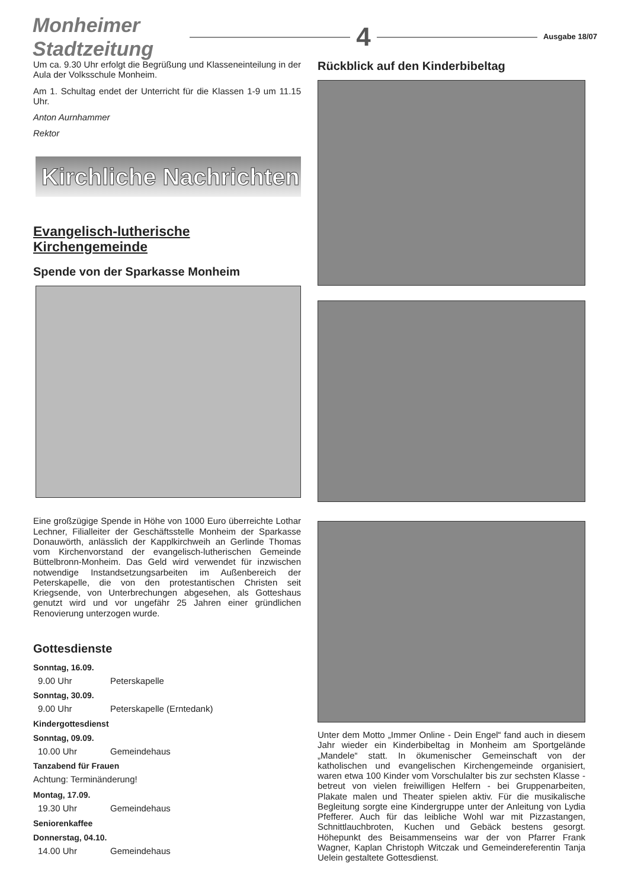Monheimer Stadtzeitung
4
Ausgabe 18/07
Um ca. 9.30 Uhr erfolgt die Begrüßung und Klasseneinteilung in der Aula der Volksschule Monheim.
Am 1. Schultag endet der Unterricht für die Klassen 1-9 um 11.15 Uhr.
Anton Aurnhammer
Rektor
Kirchliche Nachrichten
Evangelisch-lutherische Kirchengemeinde
Spende von der Sparkasse Monheim
Eine großzügige Spende in Höhe von 1000 Euro überreichte Lothar Lechner, Filialleiter der Geschäftsstelle Monheim der Sparkasse Donauwörth, anlässlich der Kapplkirchweih an Gerlinde Thomas vom Kirchenvorstand der evangelisch-lutherischen Gemeinde Büttelbronn-Monheim. Das Geld wird verwendet für inzwischen notwendige Instandsetzungsarbeiten im Außenbereich der Peterskapelle, die von den protestantischen Christen seit Kriegsende, von Unterbrechungen abgesehen, als Gotteshaus genutzt wird und vor ungefähr 25 Jahren einer gründlichen Renovierung unterzogen wurde.
Gottesdienste
Sonntag, 16.09.
9.00 Uhr Peterskapelle
Sonntag, 30.09.
9.00 Uhr Peterskapelle (Erntedank)
Kindergottesdienst
Sonntag, 09.09.
10.00 Uhr Gemeindehaus
Tanzabend für Frauen
Achtung: Terminänderung!
Montag, 17.09.
19.30 Uhr Gemeindehaus
Seniorenkaffee
Donnerstag, 04.10.
14.00 Uhr Gemeindehaus
Rückblick auf den Kinderbibeltag
Unter dem Motto „Immer Online - Dein Engel“ fand auch in diesem Jahr wieder ein Kinderbibeltag in Monheim am Sportgelände „Mandele“ statt. In ökumenischer Gemeinschaft von der katholischen und evangelischen Kirchengemeinde organisiert, waren etwa 100 Kinder vom Vorschulalter bis zur sechsten Klasse - betreut von vielen freiwilligen Helfern - bei Gruppenarbeiten, Plakate malen und Theater spielen aktiv. Für die musikalische Begleitung sorgte eine Kindergruppe unter der Anleitung von Lydia Pfefferer. Auch für das leibliche Wohl war mit Pizzastangen, Schnittlauchbroten, Kuchen und Gebäck bestens gesorgt. Höhepunkt des Beisammenseins war der von Pfarrer Frank Wagner, Kaplan Christoph Witczak und Gemeindereferentin Tanja Uelein gestaltete Gottesdienst.